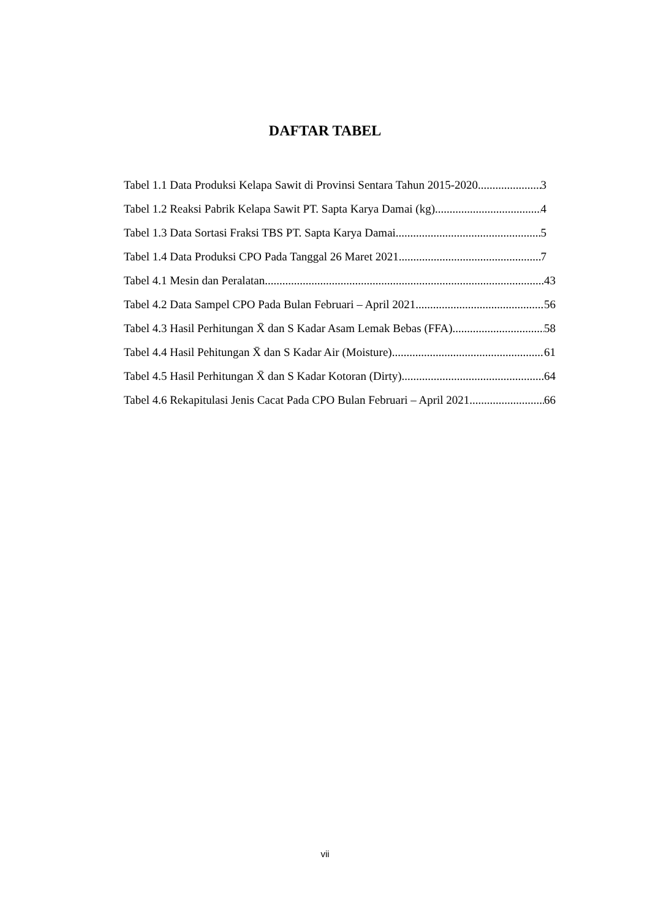DAFTAR TABEL
Tabel 1.1 Data Produksi Kelapa Sawit di Provinsi Sentara Tahun 2015-2020 3
Tabel 1.2 Reaksi Pabrik Kelapa Sawit PT. Sapta Karya Damai (kg) 4
Tabel 1.3 Data Sortasi Fraksi TBS PT. Sapta Karya Damai 5
Tabel 1.4 Data Produksi CPO Pada Tanggal 26 Maret 2021 7
Tabel 4.1 Mesin dan Peralatan 43
Tabel 4.2 Data Sampel CPO Pada Bulan Februari – April 2021 56
Tabel 4.3 Hasil Perhitungan X̄ dan S Kadar Asam Lemak Bebas (FFA) 58
Tabel 4.4 Hasil Pehitungan X̄ dan S Kadar Air (Moisture) 61
Tabel 4.5 Hasil Perhitungan X̄ dan S Kadar Kotoran (Dirty) 64
Tabel 4.6 Rekapitulasi Jenis Cacat Pada CPO Bulan Februari – April 2021 66
vii